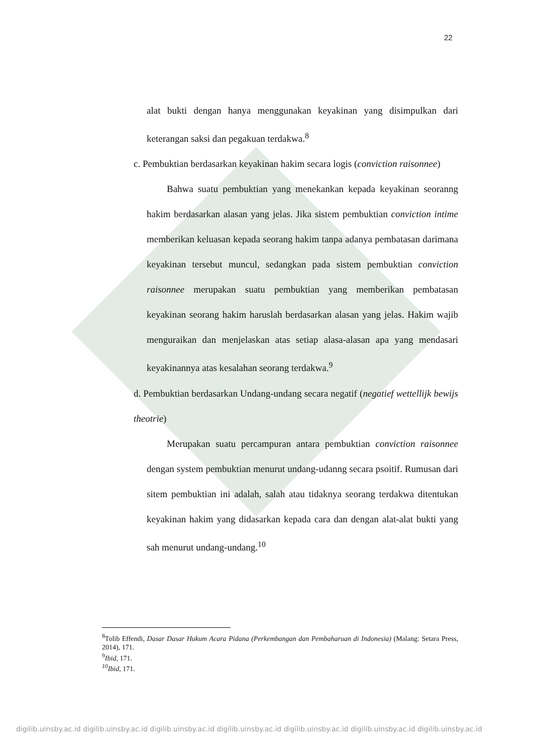22
alat bukti dengan hanya menggunakan keyakinan yang disimpulkan dari keterangan saksi dan pegakuan terdakwa.<sup>8</sup>
c. Pembuktian berdasarkan keyakinan hakim secara logis (conviction raisonnee)
Bahwa suatu pembuktian yang menekankan kepada keyakinan seoranng hakim berdasarkan alasan yang jelas. Jika sistem pembuktian conviction intime memberikan keluasan kepada seorang hakim tanpa adanya pembatasan darimana keyakinan tersebut muncul, sedangkan pada sistem pembuktian conviction raisonnee merupakan suatu pembuktian yang memberikan pembatasan keyakinan seorang hakim haruslah berdasarkan alasan yang jelas. Hakim wajib menguraikan dan menjelaskan atas setiap alasa-alasan apa yang mendasari keyakinannya atas kesalahan seorang terdakwa.<sup>9</sup>
d. Pembuktian berdasarkan Undang-undang secara negatif (negatief wettellijk bewijs theotrie)
Merupakan suatu percampuran antara pembuktian conviction raisonnee dengan system pembuktian menurut undang-udanng secara psoitif. Rumusan dari sitem pembuktian ini adalah, salah atau tidaknya seorang terdakwa ditentukan keyakinan hakim yang didasarkan kepada cara dan dengan alat-alat bukti yang sah menurut undang-undang.<sup>10</sup>
<sup>8</sup> Tolib Effendi, Dasar Dasar Hukum Acara Pidana (Perkembangan dan Pembaharuan di Indonesia) (Malang: Setara Press, 2014), 171.
<sup>9</sup> Ibid, 171.
<sup>10</sup> Ibid, 171.
digilib.uinsby.ac.id digilib.uinsby.ac.id digilib.uinsby.ac.id digilib.uinsby.ac.id digilib.uinsby.ac.id digilib.uinsby.ac.id digilib.uinsby.ac.id